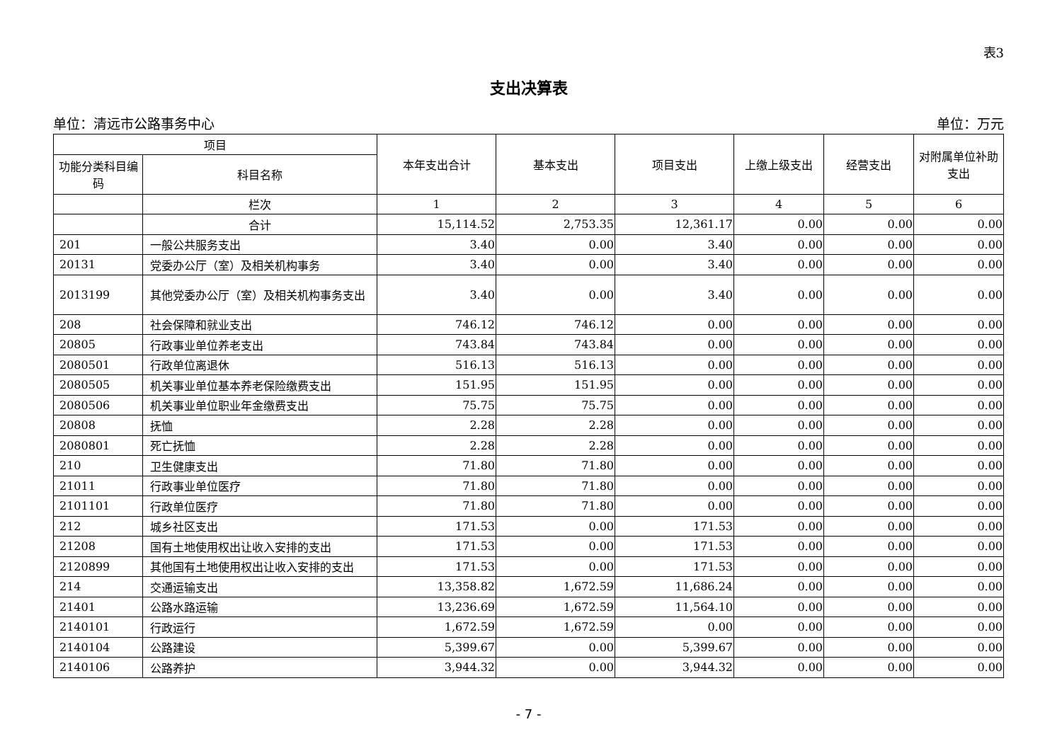表3
支出决算表
单位：清远市公路事务中心 单位：万元
| 项目 | | 本年支出合计 | 基本支出 | 项目支出 | 上缴上级支出 | 经营支出 | 对附属单位补助支出 |
| --- | --- | --- | --- | --- | --- | --- | --- |
| 功能分类科目编码 | 科目名称 | | | | | | |
| | 栏次 | 1 | 2 | 3 | 4 | 5 | 6 |
| | 合计 | 15,114.52 | 2,753.35 | 12,361.17 | 0.00 | 0.00 | 0.00 |
| 201 | 一般公共服务支出 | 3.40 | 0.00 | 3.40 | 0.00 | 0.00 | 0.00 |
| 20131 | 党委办公厅（室）及相关机构事务 | 3.40 | 0.00 | 3.40 | 0.00 | 0.00 | 0.00 |
| 2013199 | 其他党委办公厅（室）及相关机构事务支出 | 3.40 | 0.00 | 3.40 | 0.00 | 0.00 | 0.00 |
| 208 | 社会保障和就业支出 | 746.12 | 746.12 | 0.00 | 0.00 | 0.00 | 0.00 |
| 20805 | 行政事业单位养老支出 | 743.84 | 743.84 | 0.00 | 0.00 | 0.00 | 0.00 |
| 2080501 | 行政单位离退休 | 516.13 | 516.13 | 0.00 | 0.00 | 0.00 | 0.00 |
| 2080505 | 机关事业单位基本养老保险缴费支出 | 151.95 | 151.95 | 0.00 | 0.00 | 0.00 | 0.00 |
| 2080506 | 机关事业单位职业年金缴费支出 | 75.75 | 75.75 | 0.00 | 0.00 | 0.00 | 0.00 |
| 20808 | 抚恤 | 2.28 | 2.28 | 0.00 | 0.00 | 0.00 | 0.00 |
| 2080801 | 死亡抚恤 | 2.28 | 2.28 | 0.00 | 0.00 | 0.00 | 0.00 |
| 210 | 卫生健康支出 | 71.80 | 71.80 | 0.00 | 0.00 | 0.00 | 0.00 |
| 21011 | 行政事业单位医疗 | 71.80 | 71.80 | 0.00 | 0.00 | 0.00 | 0.00 |
| 2101101 | 行政单位医疗 | 71.80 | 71.80 | 0.00 | 0.00 | 0.00 | 0.00 |
| 212 | 城乡社区支出 | 171.53 | 0.00 | 171.53 | 0.00 | 0.00 | 0.00 |
| 21208 | 国有土地使用权出让收入安排的支出 | 171.53 | 0.00 | 171.53 | 0.00 | 0.00 | 0.00 |
| 2120899 | 其他国有土地使用权出让收入安排的支出 | 171.53 | 0.00 | 171.53 | 0.00 | 0.00 | 0.00 |
| 214 | 交通运输支出 | 13,358.82 | 1,672.59 | 11,686.24 | 0.00 | 0.00 | 0.00 |
| 21401 | 公路水路运输 | 13,236.69 | 1,672.59 | 11,564.10 | 0.00 | 0.00 | 0.00 |
| 2140101 | 行政运行 | 1,672.59 | 1,672.59 | 0.00 | 0.00 | 0.00 | 0.00 |
| 2140104 | 公路建设 | 5,399.67 | 0.00 | 5,399.67 | 0.00 | 0.00 | 0.00 |
| 2140106 | 公路养护 | 3,944.32 | 0.00 | 3,944.32 | 0.00 | 0.00 | 0.00 |
- 7 -